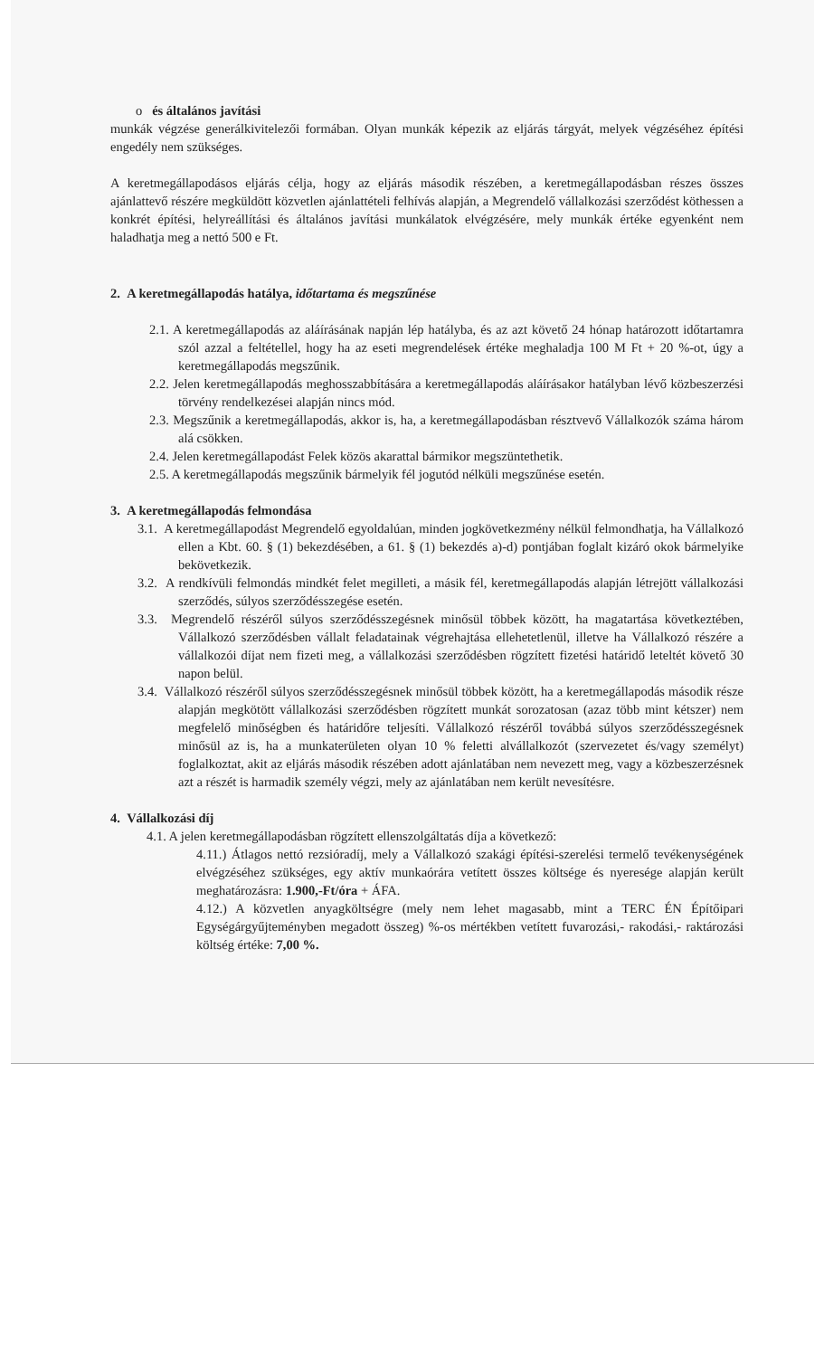o és általános javítási
munkák végzése generálkivitelezői formában. Olyan munkák képezik az eljárás tárgyát, melyek végzéséhez építési engedély nem szükséges.
A keretmegállapodásos eljárás célja, hogy az eljárás második részében, a keretmegállapodásban részes összes ajánlattevő részére megküldött közvetlen ajánlattételi felhívás alapján, a Megrendelő vállalkozási szerződést köthessen a konkrét építési, helyreállítási és általános javítási munkálatok elvégzésére, mely munkák értéke egyenként nem haladhatja meg a nettó 500 e Ft.
2. A keretmegállapodás hatálya, időtartama és megszűnése
2.1. A keretmegállapodás az aláírásának napján lép hatályba, és az azt követő 24 hónap határozott időtartamra szól azzal a feltétellel, hogy ha az eseti megrendelések értéke meghaladja 100 M Ft + 20 %-ot, úgy a keretmegállapodás megszűnik.
2.2. Jelen keretmegállapodás meghosszabbítására a keretmegállapodás aláírásakor hatályban lévő közbeszerzési törvény rendelkezései alapján nincs mód.
2.3. Megszűnik a keretmegállapodás, akkor is, ha, a keretmegállapodásban résztvevő Vállalkozók száma három alá csökken.
2.4. Jelen keretmegállapodást Felek közös akarattal bármikor megszüntethetik.
2.5. A keretmegállapodás megszűnik bármelyik fél jogutód nélküli megszűnése esetén.
3. A keretmegállapodás felmondása
3.1. A keretmegállapodást Megrendelő egyoldalúan, minden jogkövetkezmény nélkül felmondhatja, ha Vállalkozó ellen a Kbt. 60. § (1) bekezdésében, a 61. § (1) bekezdés a)-d) pontjában foglalt kizáró okok bármelyike bekövetkezik.
3.2. A rendkívüli felmondás mindkét felet megilleti, a másik fél, keretmegállapodás alapján létrejött vállalkozási szerződés, súlyos szerződésszegése esetén.
3.3. Megrendelő részéről súlyos szerződésszegésnek minősül többek között, ha magatartása következtében, Vállalkozó szerződésben vállalt feladatainak végrehajtása ellehetetlenül, illetve ha Vállalkozó részére a vállalkozói díjat nem fizeti meg, a vállalkozási szerződésben rögzített fizetési határidő leteltét követő 30 napon belül.
3.4. Vállalkozó részéről súlyos szerződésszegésnek minősül többek között, ha a keretmegállapodás második része alapján megkötött vállalkozási szerződésben rögzített munkát sorozatosan (azaz több mint kétszer) nem megfelelő minőségben és határidőre teljesíti. Vállalkozó részéről továbbá súlyos szerződésszegésnek minősül az is, ha a munkaterületen olyan 10 % feletti alvállalkozót (szervezetet és/vagy személyt) foglalkoztat, akit az eljárás második részében adott ajánlatában nem nevezett meg, vagy a közbeszerzésnek azt a részét is harmadik személy végzi, mely az ajánlatában nem került nevesítésre.
4. Vállalkozási díj
4.1. A jelen keretmegállapodásban rögzített ellenszolgáltatás díja a következő:
4.11.) Átlagos nettó rezsióradíj, mely a Vállalkozó szakági építési-szerelési termelő tevékenységének elvégzéséhez szükséges, egy aktív munkaórára vetített összes költsége és nyeresége alapján került meghatározásra: 1.900,-Ft/óra + ÁFA.
4.12.) A közvetlen anyagköltségre (mely nem lehet magasabb, mint a TERC ÉN Építőipari Egységárgyűjteményben megadott összeg) %-os mértékben vetített fuvarozási,- rakodási,- raktározási költség értéke: 7,00 %.